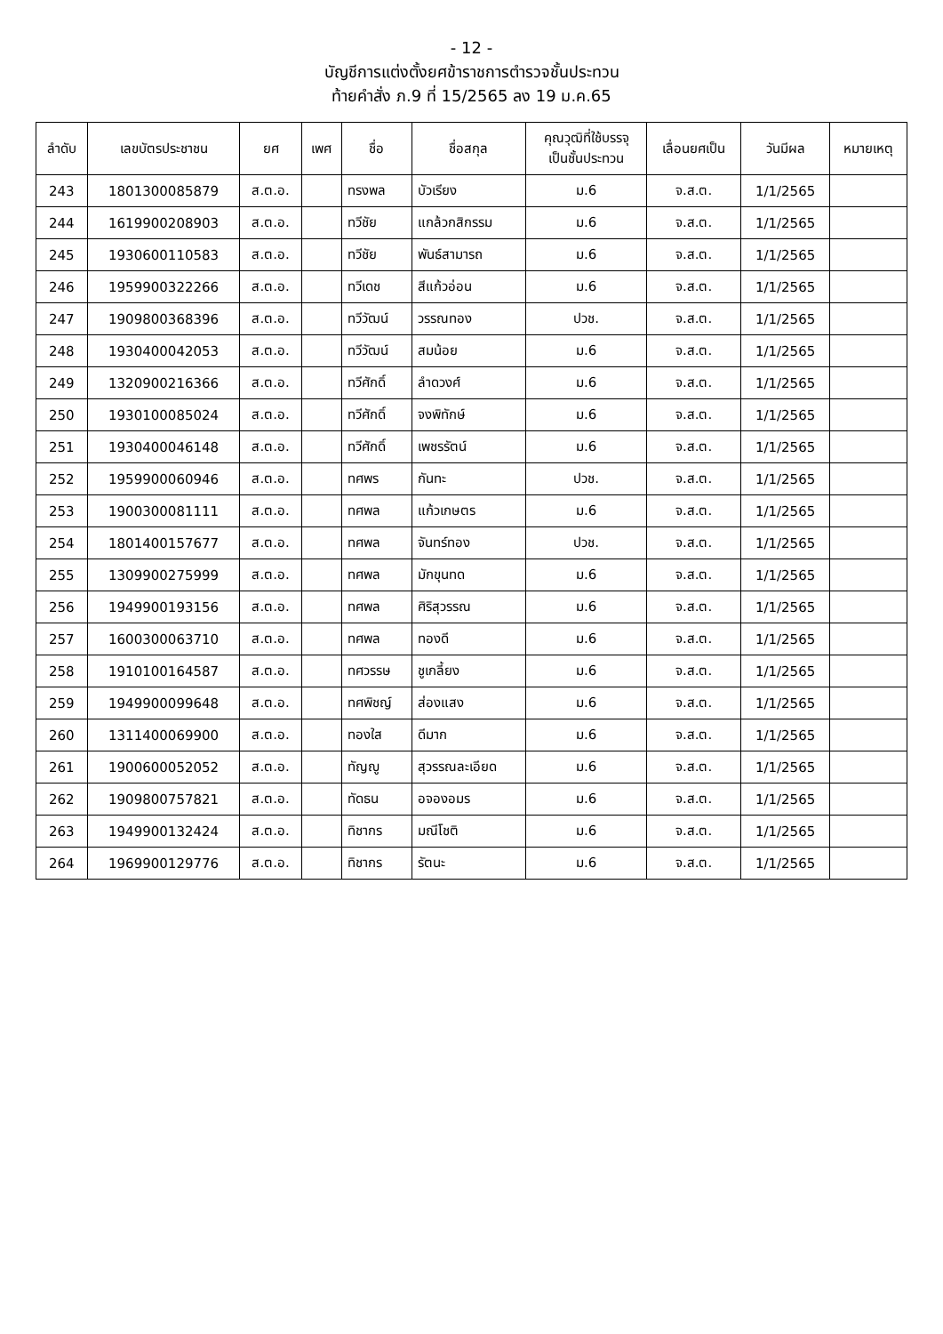- 12 -
บัญชีการแต่งตั้งยศข้าราชการตำรวจชั้นประทวน
ท้ายคำสั่ง ภ.9 ที่ 15/2565 ลง 19 ม.ค.65
| ลำดับ | เลขบัตรประชาชน | ยศ | เพศ | ชื่อ | ชื่อสกุล | คุณวุฒิที่ใช้บรรจุ เป็นชั้นประทวน | เลื่อนยศเป็น | วันมีผล | หมายเหตุ |
| --- | --- | --- | --- | --- | --- | --- | --- | --- | --- |
| 243 | 1801300085879 | ส.ต.อ. | | ทรงพล | บัวเรียง | ม.6 | จ.ส.ต. | 1/1/2565 | |
| 244 | 1619900208903 | ส.ต.อ. | | ทวีชัย | แกล้วกสิกรรม | ม.6 | จ.ส.ต. | 1/1/2565 | |
| 245 | 1930600110583 | ส.ต.อ. | | ทวีชัย | พันธ์สามารถ | ม.6 | จ.ส.ต. | 1/1/2565 | |
| 246 | 1959900322266 | ส.ต.อ. | | ทวีเดช | สีแก้วอ่อน | ม.6 | จ.ส.ต. | 1/1/2565 | |
| 247 | 1909800368396 | ส.ต.อ. | | ทวีวัฒน์ | วรรณทอง | ปวช. | จ.ส.ต. | 1/1/2565 | |
| 248 | 1930400042053 | ส.ต.อ. | | ทวีวัฒน์ | สมน้อย | ม.6 | จ.ส.ต. | 1/1/2565 | |
| 249 | 1320900216366 | ส.ต.อ. | | ทวีศักดิ์ | ลำดวงศ์ | ม.6 | จ.ส.ต. | 1/1/2565 | |
| 250 | 1930100085024 | ส.ต.อ. | | ทวีศักดิ์ | จงพิทักษ์ | ม.6 | จ.ส.ต. | 1/1/2565 | |
| 251 | 1930400046148 | ส.ต.อ. | | ทวีศักดิ์ | เพชรรัตน์ | ม.6 | จ.ส.ต. | 1/1/2565 | |
| 252 | 1959900060946 | ส.ต.อ. | | ทศพร | กันทะ | ปวช. | จ.ส.ต. | 1/1/2565 | |
| 253 | 1900300081111 | ส.ต.อ. | | ทศพล | แก้วเกษตร | ม.6 | จ.ส.ต. | 1/1/2565 | |
| 254 | 1801400157677 | ส.ต.อ. | | ทศพล | จันทร์ทอง | ปวช. | จ.ส.ต. | 1/1/2565 | |
| 255 | 1309900275999 | ส.ต.อ. | | ทศพล | มักขุนทด | ม.6 | จ.ส.ต. | 1/1/2565 | |
| 256 | 1949900193156 | ส.ต.อ. | | ทศพล | ศิริสุวรรณ | ม.6 | จ.ส.ต. | 1/1/2565 | |
| 257 | 1600300063710 | ส.ต.อ. | | ทศพล | ทองดี | ม.6 | จ.ส.ต. | 1/1/2565 | |
| 258 | 1910100164587 | ส.ต.อ. | | ทศวรรษ | ชูเกลี้ยง | ม.6 | จ.ส.ต. | 1/1/2565 | |
| 259 | 1949900099648 | ส.ต.อ. | | ทศพิชญ์ | ส่องแสง | ม.6 | จ.ส.ต. | 1/1/2565 | |
| 260 | 1311400069900 | ส.ต.อ. | | ทองใส | ดีมาก | ม.6 | จ.ส.ต. | 1/1/2565 | |
| 261 | 1900600052052 | ส.ต.อ. | | ทัญญู | สุวรรณละเอียด | ม.6 | จ.ส.ต. | 1/1/2565 | |
| 262 | 1909800757821 | ส.ต.อ. | | ทัดธน | อจองอมร | ม.6 | จ.ส.ต. | 1/1/2565 | |
| 263 | 1949900132424 | ส.ต.อ. | | ทิชากร | มณีโชติ | ม.6 | จ.ส.ต. | 1/1/2565 | |
| 264 | 1969900129776 | ส.ต.อ. | | ทิชากร | รัตนะ | ม.6 | จ.ส.ต. | 1/1/2565 | |